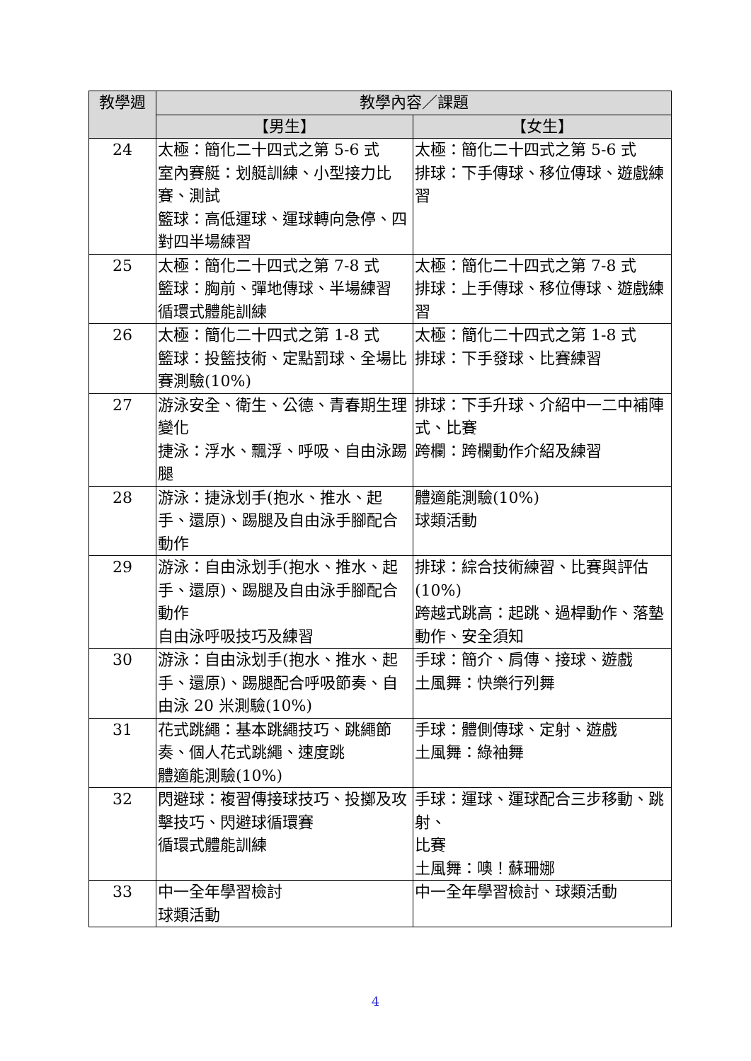| 教學週 | 教學內容／課題 | |
| --- | --- | --- |
| | 【男生】 | 【女生】 |
| 24 | 太極：簡化二十四式之第 5-6 式 室內賽艇：划艇訓練、小型接力比賽、測試 籃球：高低運球、運球轉向急停、四對四半場練習 | 太極：簡化二十四式之第 5-6 式 排球：下手傳球、移位傳球、遊戲練習 |
| 25 | 太極：簡化二十四式之第 7-8 式 籃球：胸前、彈地傳球、半場練習 循環式體能訓練 | 太極：簡化二十四式之第 7-8 式 排球：上手傳球、移位傳球、遊戲練習 |
| 26 | 太極：簡化二十四式之第 1-8 式 籃球：投籃技術、定點罰球、全場比賽測驗(10%) | 太極：簡化二十四式之第 1-8 式 排球：下手發球、比賽練習 |
| 27 | 游泳安全、衛生、公德、青春期生理變化 捷泳：浮水、飄浮、呼吸、自由泳踢腿 | 排球：下手升球、介紹中一二中補陣式、比賽 跨欄：跨欄動作介紹及練習 |
| 28 | 游泳：捷泳划手(抱水、推水、起手、還原)、踢腿及自由泳手腳配合動作 | 體適能測驗(10%) 球類活動 |
| 29 | 游泳：自由泳划手(抱水、推水、起手、還原)、踢腿及自由泳手腳配合動作 自由泳呼吸技巧及練習 | 排球：綜合技術練習、比賽與評估(10%) 跨越式跳高：起跳、過桿動作、落墊動作、安全須知 |
| 30 | 游泳：自由泳划手(抱水、推水、起手、還原)、踢腿配合呼吸節奏、自由泳 20 米測驗(10%) | 手球：簡介、肩傳、接球、遊戲 土風舞：快樂行列舞 |
| 31 | 花式跳繩：基本跳繩技巧、跳繩節奏、個人花式跳繩、速度跳 體適能測驗(10%) | 手球：體側傳球、定射、遊戲 土風舞：綠袖舞 |
| 32 | 閃避球：複習傳接球技巧、投擲及攻擊技巧、閃避球循環賽 循環式體能訓練 | 手球：運球、運球配合三步移動、跳射、 比賽 土風舞：噢！蘇珊娜 |
| 33 | 中一全年學習檢討 球類活動 | 中一全年學習檢討、球類活動 |
4